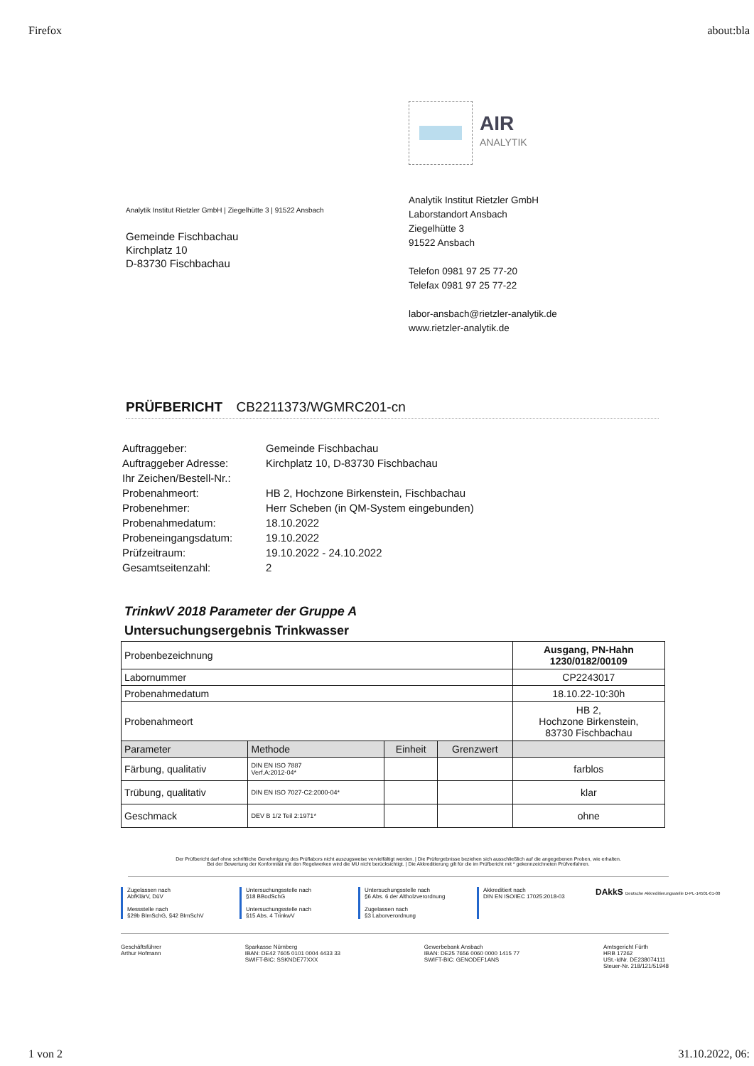Firefox about:bla
Analytik Institut Rietzler GmbH | Ziegelhütte 3 | 91522 Ansbach
Gemeinde Fischbachau
Kirchplatz 10
D-83730 Fischbachau
AIR
ANALYTIK
Analytik Institut Rietzler GmbH
Laborstandort Ansbach
Ziegelhütte 3
91522 Ansbach
Telefon 0981 97 25 77-20
Telefax 0981 97 25 77-22
labor-ansbach@rietzler-analytik.de
www.rietzler-analytik.de
PRÜFBERICHT CB2211373/WGMRC201-cn
| Auftraggeber: | Gemeinde Fischbachau |
| Auftraggeber Adresse: | Kirchplatz 10, D-83730 Fischbachau |
| Ihr Zeichen/Bestell-Nr.: | |
| Probenahmeort: | HB 2, Hochzone Birkenstein, Fischbachau |
| Probenehmer: | Herr Scheben (in QM-System eingebunden) |
| Probenahmedatum: | 18.10.2022 |
| Probeneingangsdatum: | 19.10.2022 |
| Prüfzeitraum: | 19.10.2022 - 24.10.2022 |
| Gesamtseitenzahl: | 2 |
TrinkwV 2018 Parameter der Gruppe A
Untersuchungsergebnis Trinkwasser
| Probenbezeichnung | | | | Ausgang, PN-Hahn 1230/0182/00109 |
| Labornummer | | | | CP2243017 |
| Probenahmedatum | | | | 18.10.22-10:30h |
| Probenahmeort | | | | HB 2, Hochzone Birkenstein, 83730 Fischbachau |
| Parameter | Methode | Einheit | Grenzwert | |
| Färbung, qualitativ | DIN EN ISO 7887 Verf.A:2012-04* | | | farblos |
| Trübung, qualitativ | DIN EN ISO 7027-C2:2000-04* | | | klar |
| Geschmack | DEV B 1/2 Teil 2:1971* | | | ohne |
Der Prüfbericht darf ohne schriftliche Genehmigung des Prüflabors nicht auszugsweise vervielfältigt werden. | Die Prüfergebnisse beziehen sich ausschließlich auf die angegebenen Proben, wie erhalten.
Bei der Bewertung der Konformität mit den Regelwerken wird die MU nicht berücksichtigt. | Die Akkreditierung gilt für die im Prüfbericht mit * gekennzeichneten Prüfverfahren.
Zugelassen nach
AbfKlärV, DüV
Messstelle nach
§29b BImSchG, §42 BImSchV
Untersuchungsstelle nach
§18 BBodSchG
Untersuchungsstelle nach
§15 Abs. 4 TrinkwV
Untersuchungsstelle nach
§6 Abs. 6 der Altholzverordnung
Zugelassen nach
§3 Laborverordnung
Akkreditiert nach
DIN EN ISO/IEC 17025:2018-03
DAkkS Deutsche Akkreditierungsstelle D-PL-14501-01-00
Geschäftsführer
Arthur Hofmann Sparkasse Nürnberg
IBAN: DE42 7605 0101 0004 4433 33
SWIFT-BIC: SSKNDE77XXX Gewerbebank Ansbach
IBAN: DE25 7656 0060 0000 1415 77
SWIFT-BIC: GENODEF1ANS Amtsgericht Fürth
HRB 17262
USt.-IdNr. DE238074111
Steuer-Nr. 218/121/51948
1 von 2 31.10.2022, 06: